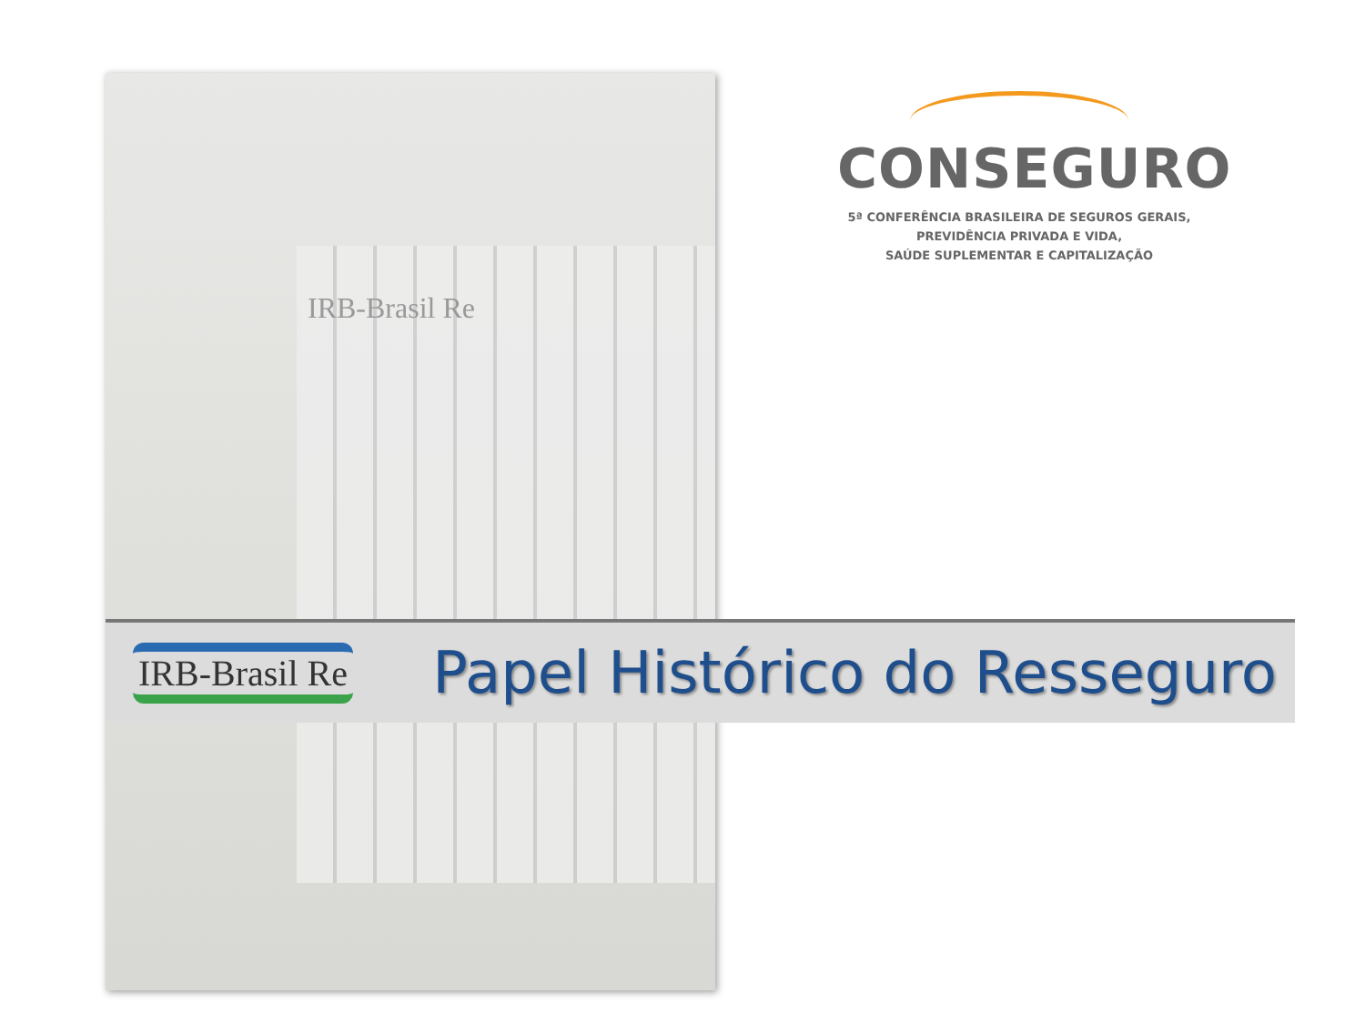IRB-Brasil Re
CONSEGURO
5ª CONFERÊNCIA BRASILEIRA DE SEGUROS GERAIS,
PREVIDÊNCIA PRIVADA E VIDA,
SAÚDE SUPLEMENTAR E CAPITALIZAÇÃO
IRB-Brasil Re
Papel Histórico do Resseguro